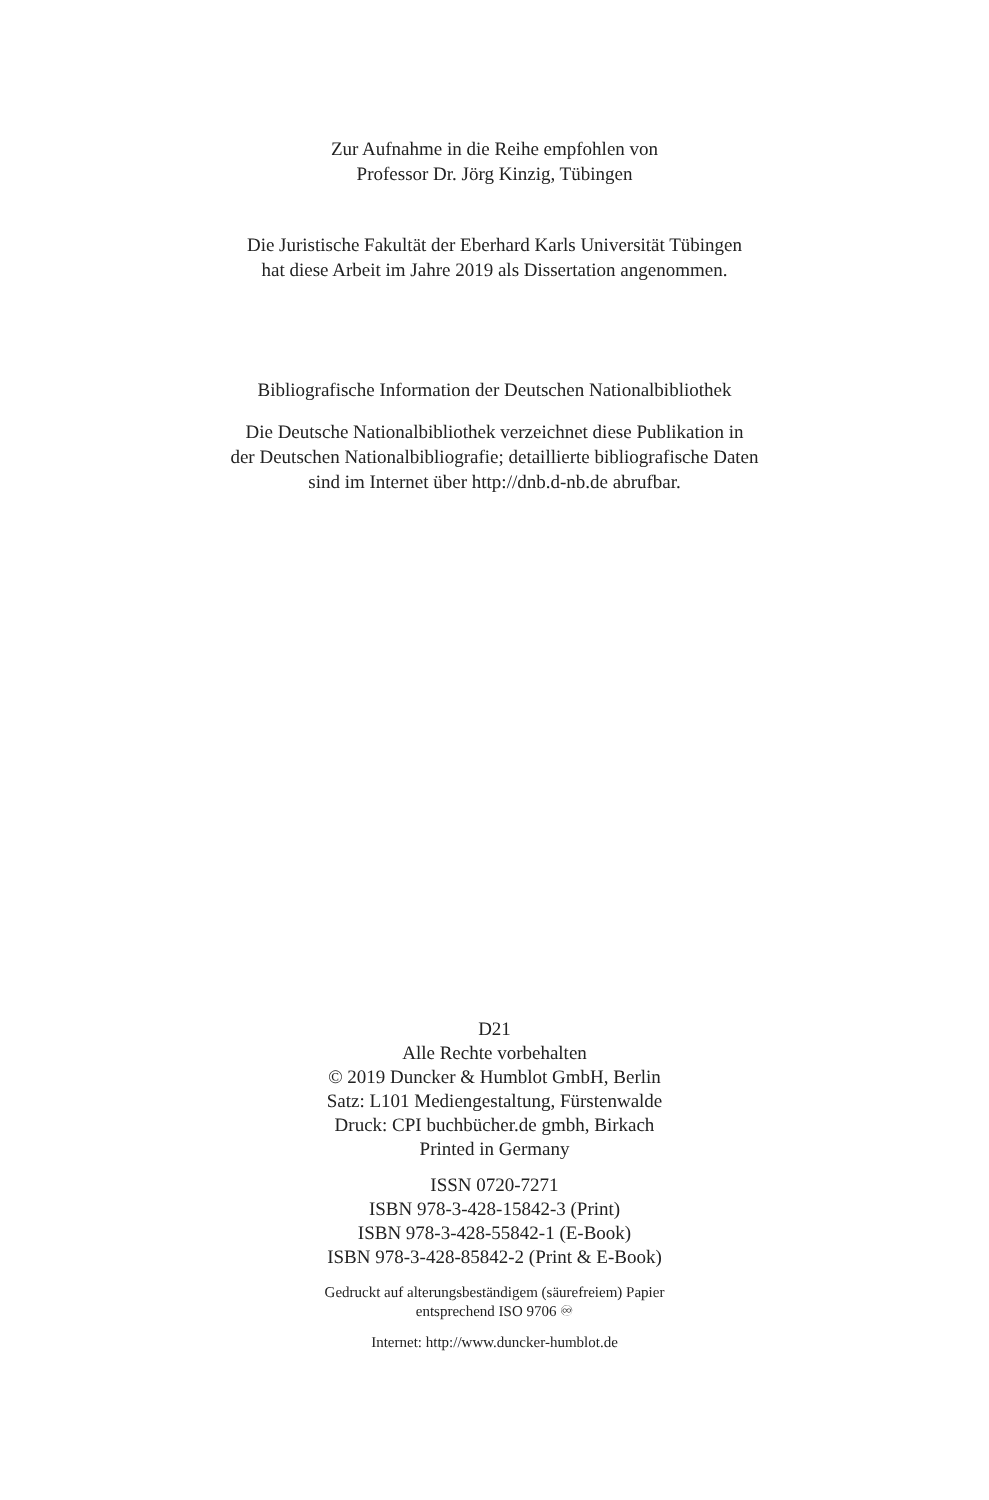Zur Aufnahme in die Reihe empfohlen von
Professor Dr. Jörg Kinzig, Tübingen
Die Juristische Fakultät der Eberhard Karls Universität Tübingen
hat diese Arbeit im Jahre 2019 als Dissertation angenommen.
Bibliografische Information der Deutschen Nationalbibliothek
Die Deutsche Nationalbibliothek verzeichnet diese Publikation in
der Deutschen Nationalbibliografie; detaillierte bibliografische Daten
sind im Internet über http://dnb.d-nb.de abrufbar.
D21
Alle Rechte vorbehalten
© 2019 Duncker & Humblot GmbH, Berlin
Satz: L101 Mediengestaltung, Fürstenwalde
Druck: CPI buchbücher.de gmbh, Birkach
Printed in Germany
ISSN 0720-7271
ISBN 978-3-428-15842-3 (Print)
ISBN 978-3-428-55842-1 (E-Book)
ISBN 978-3-428-85842-2 (Print & E-Book)
Gedruckt auf alterungsbeständigem (säurefreiem) Papier
entsprechend ISO 9706 ♾
Internet: http://www.duncker-humblot.de